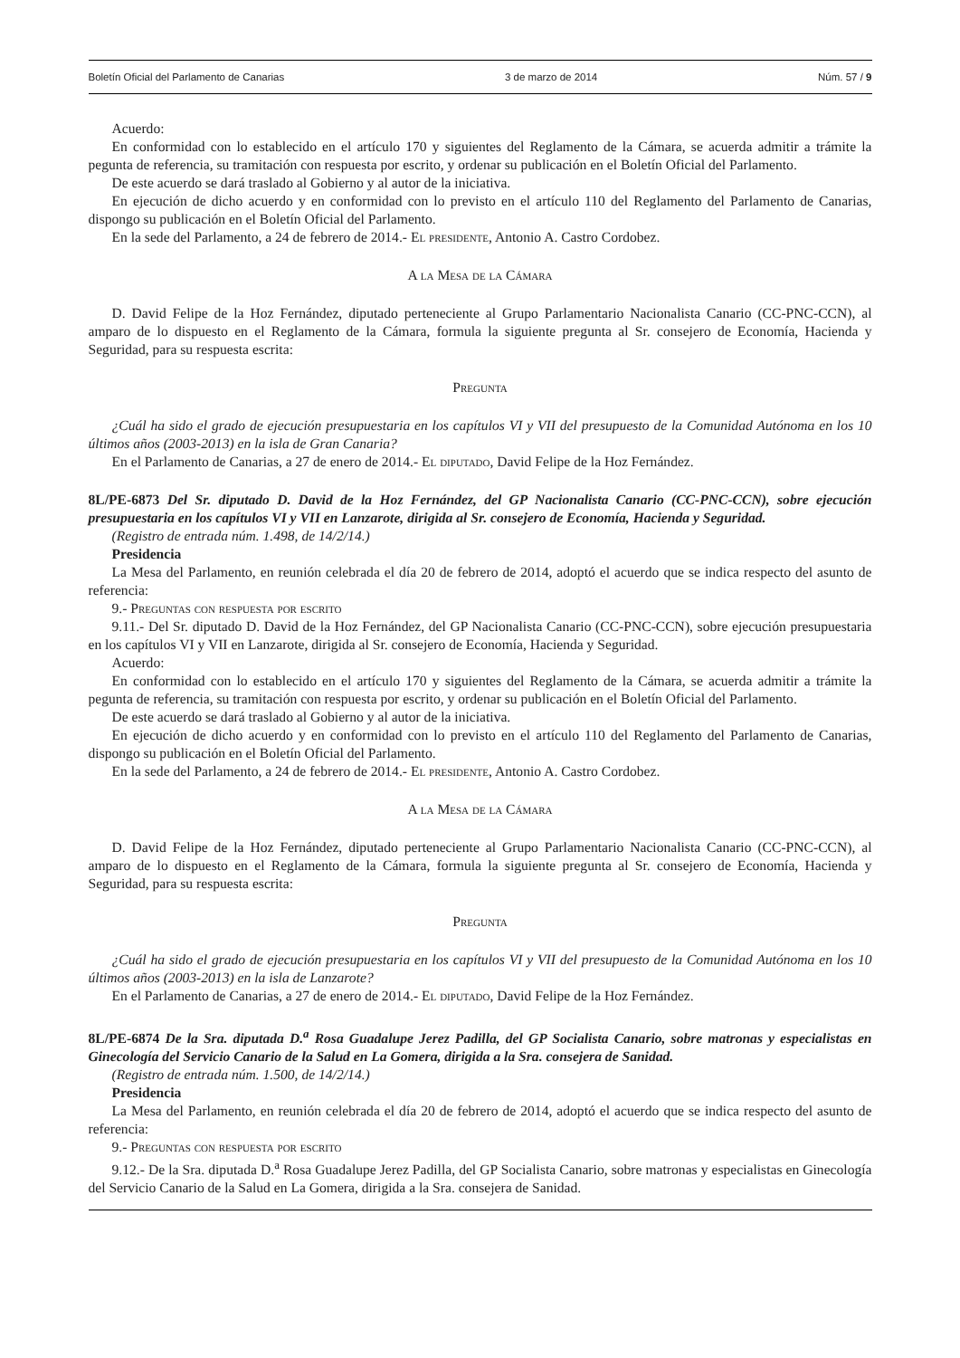Boletín Oficial del Parlamento de Canarias 3 de marzo de 2014 Núm. 57 / 9
Acuerdo:
En conformidad con lo establecido en el artículo 170 y siguientes del Reglamento de la Cámara, se acuerda admitir a trámite la pegunta de referencia, su tramitación con respuesta por escrito, y ordenar su publicación en el Boletín Oficial del Parlamento.
De este acuerdo se dará traslado al Gobierno y al autor de la iniciativa.
En ejecución de dicho acuerdo y en conformidad con lo previsto en el artículo 110 del Reglamento del Parlamento de Canarias, dispongo su publicación en el Boletín Oficial del Parlamento.
En la sede del Parlamento, a 24 de febrero de 2014.- El presidente, Antonio A. Castro Cordobez.
A la Mesa de la Cámara
D. David Felipe de la Hoz Fernández, diputado perteneciente al Grupo Parlamentario Nacionalista Canario (CC-PNC-CCN), al amparo de lo dispuesto en el Reglamento de la Cámara, formula la siguiente pregunta al Sr. consejero de Economía, Hacienda y Seguridad, para su respuesta escrita:
Pregunta
¿Cuál ha sido el grado de ejecución presupuestaria en los capítulos VI y VII del presupuesto de la Comunidad Autónoma en los 10 últimos años (2003-2013) en la isla de Gran Canaria?
En el Parlamento de Canarias, a 27 de enero de 2014.- El diputado, David Felipe de la Hoz Fernández.
8L/PE-6873 Del Sr. diputado D. David de la Hoz Fernández, del GP Nacionalista Canario (CC-PNC-CCN), sobre ejecución presupuestaria en los capítulos VI y VII en Lanzarote, dirigida al Sr. consejero de Economía, Hacienda y Seguridad.
(Registro de entrada núm. 1.498, de 14/2/14.)
Presidencia
La Mesa del Parlamento, en reunión celebrada el día 20 de febrero de 2014, adoptó el acuerdo que se indica respecto del asunto de referencia:
9.- Preguntas con respuesta por escrito
9.11.- Del Sr. diputado D. David de la Hoz Fernández, del GP Nacionalista Canario (CC-PNC-CCN), sobre ejecución presupuestaria en los capítulos VI y VII en Lanzarote, dirigida al Sr. consejero de Economía, Hacienda y Seguridad.
Acuerdo:
En conformidad con lo establecido en el artículo 170 y siguientes del Reglamento de la Cámara, se acuerda admitir a trámite la pegunta de referencia, su tramitación con respuesta por escrito, y ordenar su publicación en el Boletín Oficial del Parlamento.
De este acuerdo se dará traslado al Gobierno y al autor de la iniciativa.
En ejecución de dicho acuerdo y en conformidad con lo previsto en el artículo 110 del Reglamento del Parlamento de Canarias, dispongo su publicación en el Boletín Oficial del Parlamento.
En la sede del Parlamento, a 24 de febrero de 2014.- El presidente, Antonio A. Castro Cordobez.
A la Mesa de la Cámara
D. David Felipe de la Hoz Fernández, diputado perteneciente al Grupo Parlamentario Nacionalista Canario (CC-PNC-CCN), al amparo de lo dispuesto en el Reglamento de la Cámara, formula la siguiente pregunta al Sr. consejero de Economía, Hacienda y Seguridad, para su respuesta escrita:
Pregunta
¿Cuál ha sido el grado de ejecución presupuestaria en los capítulos VI y VII del presupuesto de la Comunidad Autónoma en los 10 últimos años (2003-2013) en la isla de Lanzarote?
En el Parlamento de Canarias, a 27 de enero de 2014.- El diputado, David Felipe de la Hoz Fernández.
8L/PE-6874 De la Sra. diputada D.<sup>a</sup> Rosa Guadalupe Jerez Padilla, del GP Socialista Canario, sobre matronas y especialistas en Ginecología del Servicio Canario de la Salud en La Gomera, dirigida a la Sra. consejera de Sanidad.
(Registro de entrada núm. 1.500, de 14/2/14.)
Presidencia
La Mesa del Parlamento, en reunión celebrada el día 20 de febrero de 2014, adoptó el acuerdo que se indica respecto del asunto de referencia:
9.- Preguntas con respuesta por escrito
9.12.- De la Sra. diputada D.<sup>a</sup> Rosa Guadalupe Jerez Padilla, del GP Socialista Canario, sobre matronas y especialistas en Ginecología del Servicio Canario de la Salud en La Gomera, dirigida a la Sra. consejera de Sanidad.